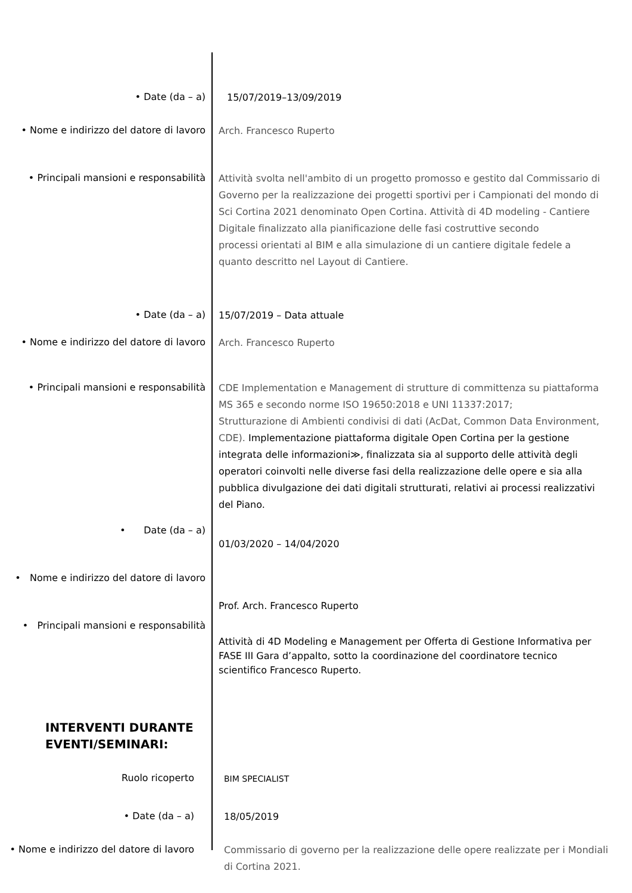• Date (da – a)
15/07/2019–13/09/2019
• Nome e indirizzo del datore di lavoro
Arch. Francesco Ruperto
• Principali mansioni e responsabilità
Attività svolta nell'ambito di un progetto promosso e gestito dal Commissario di Governo per la realizzazione dei progetti sportivi per i Campionati del mondo di Sci Cortina 2021 denominato Open Cortina. Attività di 4D modeling - Cantiere Digitale finalizzato alla pianificazione delle fasi costruttive secondo
processi orientati al BIM e alla simulazione di un cantiere digitale fedele a quanto descritto nel Layout di Cantiere.
• Date (da – a)
15/07/2019 – Data attuale
• Nome e indirizzo del datore di lavoro
Arch. Francesco Ruperto
• Principali mansioni e responsabilità
CDE Implementation e Management di strutture di committenza su piattaforma MS 365 e secondo norme ISO 19650:2018 e UNI 11337:2017;
Strutturazione di Ambienti condivisi di dati (AcDat, Common Data Environment, CDE). Implementazione piattaforma digitale Open Cortina per la gestione integrata delle informazioni≫, finalizzata sia al supporto delle attività degli operatori coinvolti nelle diverse fasi della realizzazione delle opere e sia alla pubblica divulgazione dei dati digitali strutturati, relativi ai processi realizzativi del Piano.
• Date (da – a)
01/03/2020 – 14/04/2020
• Nome e indirizzo del datore di lavoro
Prof. Arch. Francesco Ruperto
• Principali mansioni e responsabilità
Attività di 4D Modeling e Management per Offerta di Gestione Informativa per FASE III Gara d’appalto, sotto la coordinazione del coordinatore tecnico scientifico Francesco Ruperto.
INTERVENTI DURANTE
EVENTI/SEMINARI:
Ruolo ricoperto
BIM SPECIALIST
• Date (da – a)
18/05/2019
• Nome e indirizzo del datore di lavoro
Commissario di governo per la realizzazione delle opere realizzate per i Mondiali di Cortina 2021.